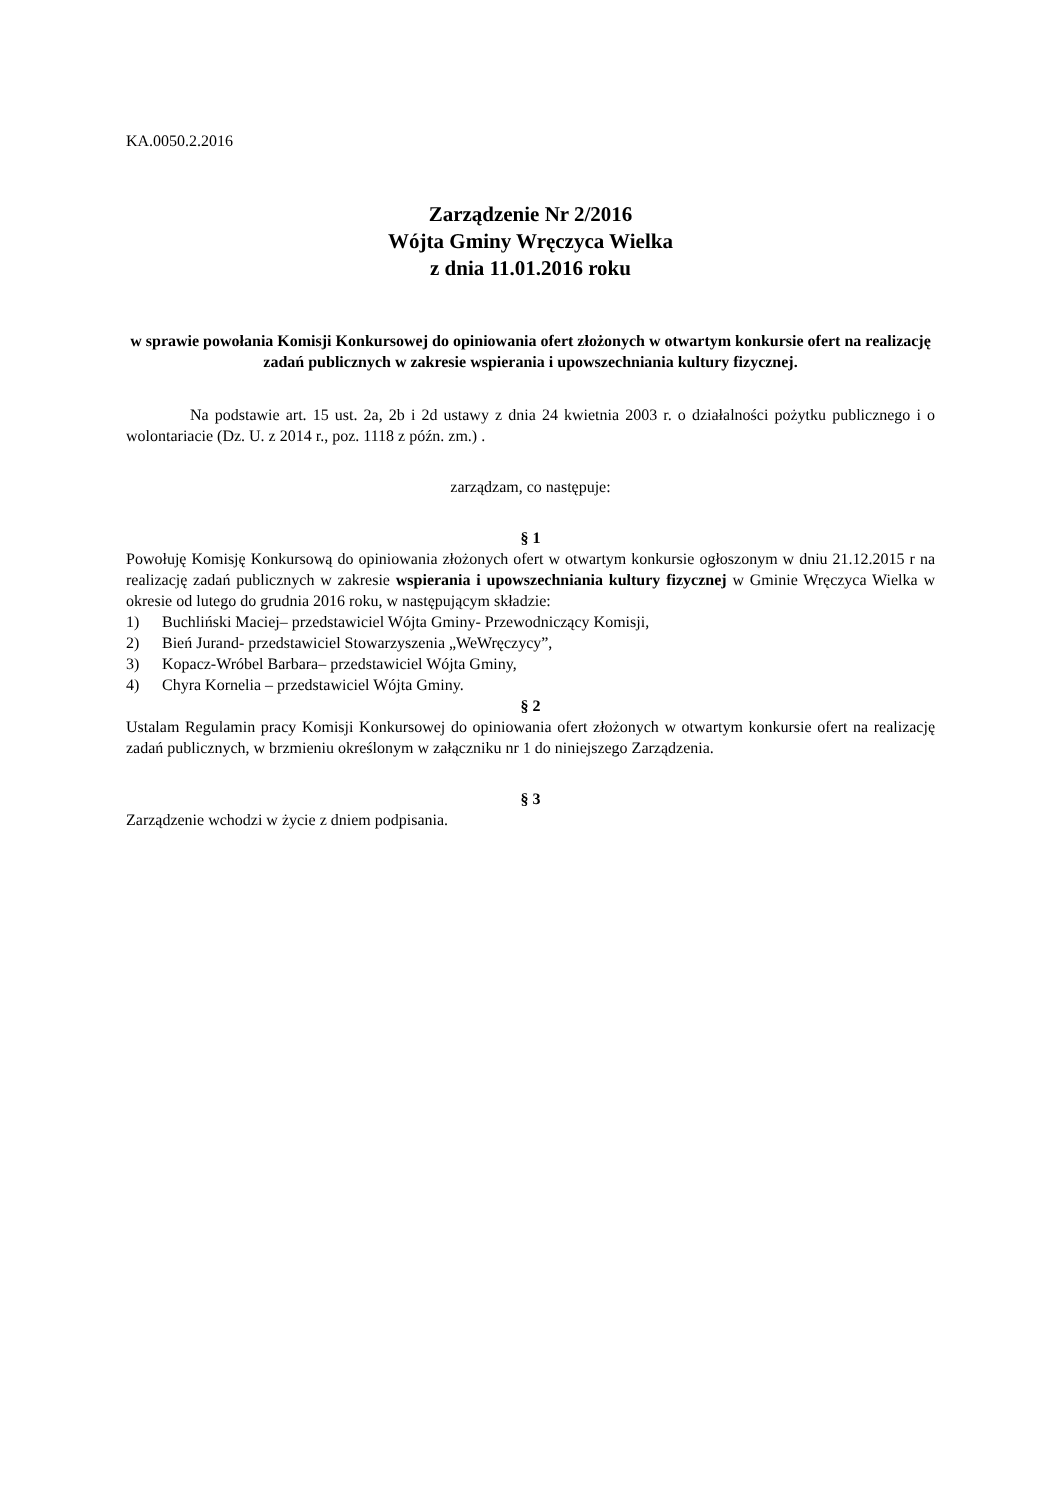KA.0050.2.2016
Zarządzenie Nr 2/2016
Wójta Gminy Wręczyca Wielka
z dnia 11.01.2016 roku
w sprawie powołania Komisji Konkursowej do opiniowania ofert złożonych w otwartym konkursie ofert na realizację zadań publicznych w zakresie wspierania i upowszechniania kultury fizycznej.
Na podstawie art. 15 ust. 2a, 2b i 2d ustawy z dnia 24 kwietnia 2003 r. o działalności pożytku publicznego i o wolontariacie (Dz. U. z 2014 r., poz. 1118 z późn. zm.) .
zarządzam, co następuje:
§ 1
Powołuję Komisję Konkursową do opiniowania złożonych ofert w otwartym konkursie ogłoszonym w dniu 21.12.2015 r na realizację zadań publicznych w zakresie wspierania i upowszechniania kultury fizycznej w Gminie Wręczyca Wielka w okresie od lutego do grudnia 2016 roku, w następującym składzie:
1) Buchliński Maciej– przedstawiciel Wójta Gminy- Przewodniczący Komisji,
2) Bień Jurand- przedstawiciel Stowarzyszenia „WeWręczycy”,
3) Kopacz-Wróbel Barbara– przedstawiciel Wójta Gminy,
4) Chyra Kornelia – przedstawiciel Wójta Gminy.
§ 2
Ustalam Regulamin pracy Komisji Konkursowej do opiniowania ofert złożonych w otwartym konkursie ofert na realizację zadań publicznych, w brzmieniu określonym w załączniku nr 1 do niniejszego Zarządzenia.
§ 3
Zarządzenie wchodzi w życie z dniem podpisania.